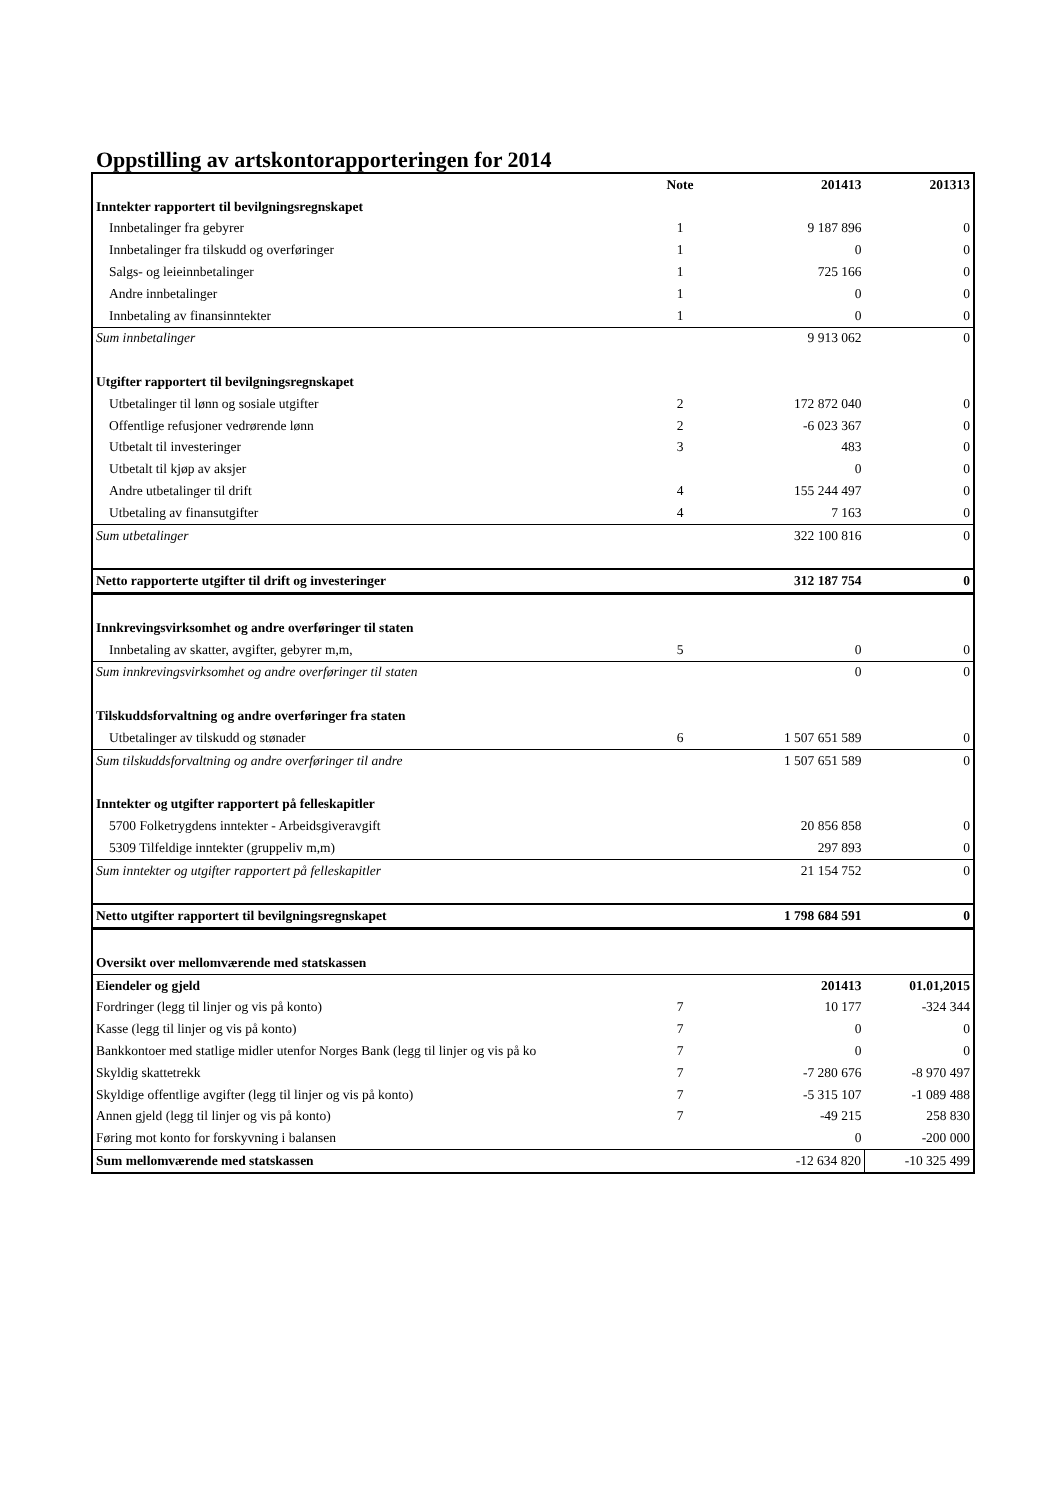Oppstilling av artskontorapporteringen for 2014
| | Note | 201413 | 201313 |
| Inntekter rapportert til bevilgningsregnskapet | | | |
| Innbetalinger fra gebyrer | 1 | 9 187 896 | 0 |
| Innbetalinger fra tilskudd og overføringer | 1 | 0 | 0 |
| Salgs- og leieinnbetalinger | 1 | 725 166 | 0 |
| Andre innbetalinger | 1 | 0 | 0 |
| Innbetaling av finansinntekter | 1 | 0 | 0 |
| Sum innbetalinger | | 9 913 062 | 0 |
| Utgifter rapportert til bevilgningsregnskapet | | | |
| Utbetalinger til lønn og sosiale utgifter | 2 | 172 872 040 | 0 |
| Offentlige refusjoner vedrørende lønn | 2 | -6 023 367 | 0 |
| Utbetalt til investeringer | 3 | 483 | 0 |
| Utbetalt til kjøp av aksjer | | 0 | 0 |
| Andre utbetalinger til drift | 4 | 155 244 497 | 0 |
| Utbetaling av finansutgifter | 4 | 7 163 | 0 |
| Sum utbetalinger | | 322 100 816 | 0 |
| Netto rapporterte utgifter til drift og investeringer | | 312 187 754 | 0 |
| Innkrevingsvirksomhet og andre overføringer til staten | | | |
| Innbetaling av skatter, avgifter, gebyrer m,m, | 5 | 0 | 0 |
| Sum innkrevingsvirksomhet og andre overføringer til staten | | 0 | 0 |
| Tilskuddsforvaltning og andre overføringer fra staten | | | |
| Utbetalinger av tilskudd og stønader | 6 | 1 507 651 589 | 0 |
| Sum tilskuddsforvaltning og andre overføringer til andre | | 1 507 651 589 | 0 |
| Inntekter og utgifter rapportert på felleskapitler | | | |
| 5700 Folketrygdens inntekter - Arbeidsgiveravgift | | 20 856 858 | 0 |
| 5309 Tilfeldige inntekter (gruppeliv m,m) | | 297 893 | 0 |
| Sum inntekter og utgifter rapportert på felleskapitler | | 21 154 752 | 0 |
| Netto utgifter rapportert til bevilgningsregnskapet | | 1 798 684 591 | 0 |
| Oversikt over mellomværende med statskassen | | | |
| Eiendeler og gjeld | | 201413 | 01.01,2015 |
| Fordringer (legg til linjer og vis på konto) | 7 | 10 177 | -324 344 |
| Kasse (legg til linjer og vis på konto) | 7 | 0 | 0 |
| Bankkontoer med statlige midler utenfor Norges Bank (legg til linjer og vis på ko | 7 | 0 | 0 |
| Skyldig skattetrekk | 7 | -7 280 676 | -8 970 497 |
| Skyldige offentlige avgifter (legg til linjer og vis på konto) | 7 | -5 315 107 | -1 089 488 |
| Annen gjeld (legg til linjer og vis på konto) | 7 | -49 215 | 258 830 |
| Føring mot konto for forskyvning i balansen | | 0 | -200 000 |
| Sum mellomværende med statskassen | | -12 634 820 | -10 325 499 |